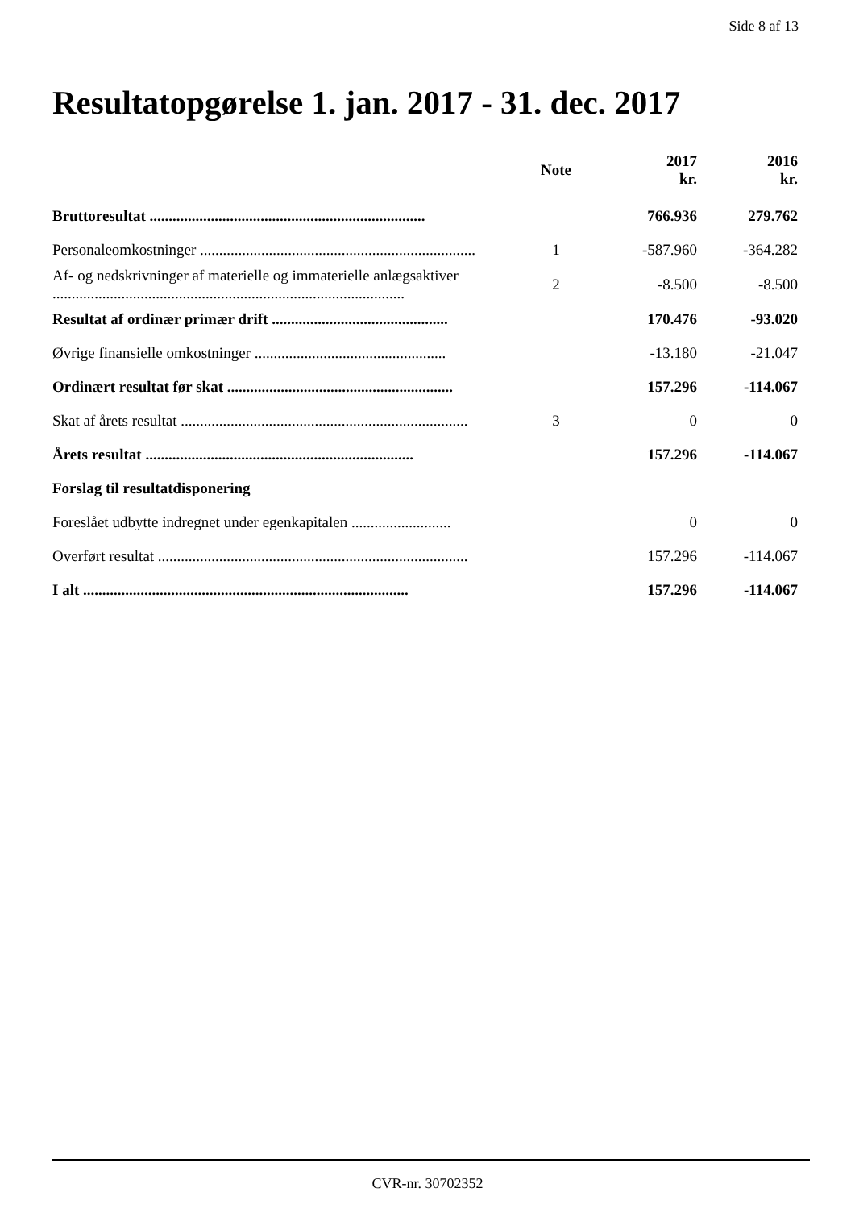Side 8 af 13
Resultatopgørelse 1. jan. 2017 - 31. dec. 2017
| | Note | 2017 kr. | 2016 kr. |
| --- | --- | --- | --- |
| Bruttoresultat ........................................................................ | | 766.936 | 279.762 |
| Personaleomkostninger ........................................................................ | 1 | -587.960 | -364.282 |
| Af- og nedskrivninger af materielle og immaterielle anlægsaktiver ............................................................................................ | 2 | -8.500 | -8.500 |
| Resultat af ordinær primær drift .............................................. | | 170.476 | -93.020 |
| Øvrige finansielle omkostninger .................................................. | | -13.180 | -21.047 |
| Ordinært resultat før skat ........................................................... | | 157.296 | -114.067 |
| Skat af årets resultat ........................................................................... | 3 | 0 | 0 |
| Årets resultat ...................................................................... | | 157.296 | -114.067 |
| Forslag til resultatdisponering | | | |
| Foreslået udbytte indregnet under egenkapitalen .......................... | | 0 | 0 |
| Overført resultat ................................................................................. | | 157.296 | -114.067 |
| I alt ..................................................................................... | | 157.296 | -114.067 |
CVR-nr. 30702352